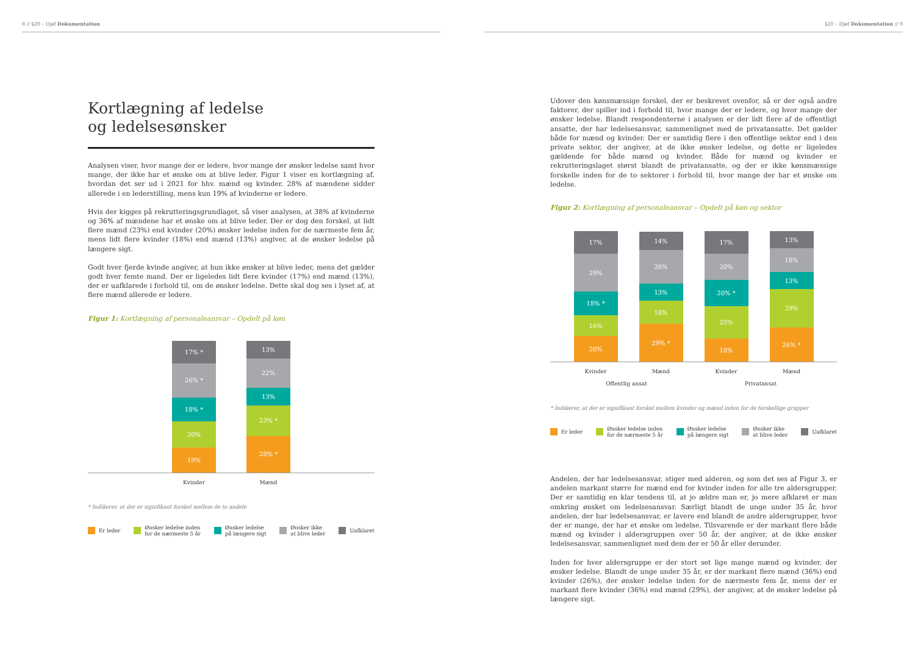8 // §20 – Djøf Dokumentation
Kortlægning af ledelse
og ledelsesønsker
Analysen viser, hvor mange der er ledere, hvor mange der ønsker ledelse samt hvor mange, der ikke har et ønske om at blive leder. Figur 1 viser en kortlægning af, hvordan det ser ud i 2021 for hhv. mænd og kvinder. 28% af mændene sidder allerede i en lederstilling, mens kun 19% af kvinderne er ledere.
Hvis der kigges på rekrutteringsgrundlaget, så viser analysen, at 38% af kvinderne og 36% af mændene har et ønske om at blive leder. Der er dog den forskel, at lidt flere mænd (23%) end kvinder (20%) ønsker ledelse inden for de nærmeste fem år, mens lidt flere kvinder (18%) end mænd (13%) angiver, at de ønsker ledelse på længere sigt.
Godt hver fjerde kvinde angiver, at hun ikke ønsker at blive leder, mens det gælder godt hver femte mand. Der er ligeledes lidt flere kvinder (17%) end mænd (13%), der er uafklarede i forhold til, om de ønsker ledelse. Dette skal dog ses i lyset af, at flere mænd allerede er ledere.
Figur 1: Kortlægning af personaleansvar – Opdelt på køn
17% *
26% *
18% *
20%
19%
13%
22%
13%
23% *
28% *
Kvinder Mænd
* Indikerer, at der er signifikant forskel mellem de to andele
Er leder Ønsker ledelse inden
for de nærmeste 5 år Ønsker ledelse
på længere sigt Ønsker ikke
at blive leder Uafklaret
§20 – Djøf Dokumentation // 9
Udover den kønsmæssige forskel, der er beskrevet ovenfor, så er der også andre faktorer, der spiller ind i forhold til, hvor mange der er ledere, og hvor mange der ønsker ledelse. Blandt respondenterne i analysen er der lidt flere af de offentligt ansatte, der har ledelsesansvar, sammenlignet med de privatansatte. Det gælder både for mænd og kvinder. Der er samtidig flere i den offentlige sektor end i den private sektor, der angiver, at de ikke ønsker ledelse, og dette er ligeledes gældende for både mænd og kvinder. Både for mænd og kvinder er rekrutteringslaget størst blandt de privatansatte, og der er ikke kønsmæssige forskelle inden for de to sektorer i forhold til, hvor mange der har et ønske om ledelse.
Figur 2: Kortlægning af personaleansvar – Opdelt på køn og sektor
17%
29%
18% *
16%
20%
14%
26%
13%
18%
29% *
17%
20%
20% *
25%
18%
13%
18%
13%
29%
26% *
Kvinder Mænd Kvinder Mænd
Offentlig ansat Privatansat
* Indikerer, at der er signifikant forskel mellem kvinder og mænd inden for de forskellige grupper
Er leder Ønsker ledelse inden
for de nærmeste 5 år Ønsker ledelse
på længere sigt Ønsker ikke
at blive leder Uafklaret
Andelen, der har ledelsesansvar, stiger med alderen, og som det ses af Figur 3, er andelen markant større for mænd end for kvinder inden for alle tre aldersgrupper. Der er samtidig en klar tendens til, at jo ældre man er, jo mere afklaret er man omkring ønsket om ledelsesansvar. Særligt blandt de unge under 35 år, hvor andelen, der har ledelsesansvar, er lavere end blandt de andre aldersgrupper, hvor der er mange, der har et ønske om ledelse. Tilsvarende er der markant flere både mænd og kvinder i aldersgruppen over 50 år, der angiver, at de ikke ønsker ledelsesansvar, sammenlignet med dem der er 50 år eller derunder.
Inden for hver aldersgruppe er der stort set lige mange mænd og kvinder, der ønsker ledelse. Blandt de unge under 35 år, er der markant flere mænd (36%) end kvinder (26%), der ønsker ledelse inden for de nærmeste fem år, mens der er markant flere kvinder (36%) end mænd (29%), der angiver, at de ønsker ledelse på længere sigt.